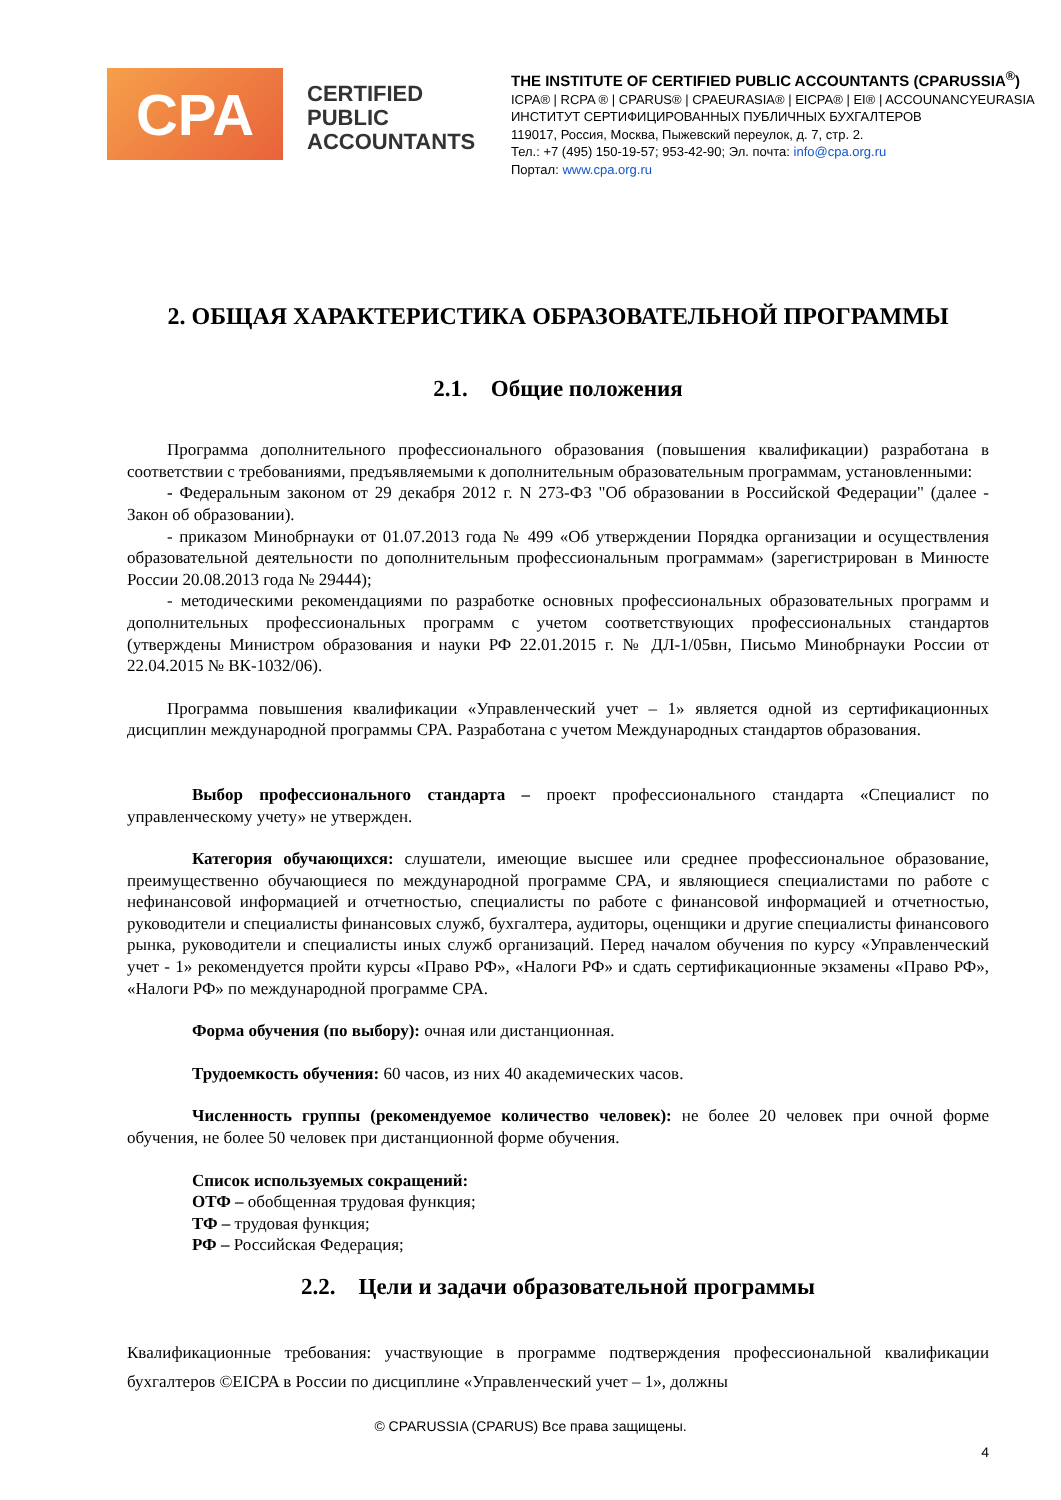CPA
CERTIFIED PUBLIC ACCOUNTANTS
THE INSTITUTE OF CERTIFIED PUBLIC ACCOUNTANTS (CPARUSSIA<sup>®</sup>)
ICPA® | RCPA ® | CPARUS® | CPAEURASIA® | EICPA® | EI® | ACCOUNANCYEURASIA
ИНСТИТУТ СЕРТИФИЦИРОВАННЫХ ПУБЛИЧНЫХ БУХГАЛТЕРОВ
119017, Россия, Москва, Пыжевский переулок, д. 7, стр. 2.
Тел.: +7 (495) 150-19-57; 953-42-90; Эл. почта: info@cpa.org.ru
Портал: www.cpa.org.ru
2. ОБЩАЯ ХАРАКТЕРИСТИКА ОБРАЗОВАТЕЛЬНОЙ ПРОГРАММЫ
2.1. Общие положения
Программа дополнительного профессионального образования (повышения квалификации) разработана в соответствии с требованиями, предъявляемыми к дополнительным образовательным программам, установленными:
- Федеральным законом от 29 декабря 2012 г. N 273-ФЗ "Об образовании в Российской Федерации" (далее - Закон об образовании).
- приказом Минобрнауки от 01.07.2013 года № 499 «Об утверждении Порядка организации и осуществления образовательной деятельности по дополнительным профессиональным программам» (зарегистрирован в Минюсте России 20.08.2013 года № 29444);
- методическими рекомендациями по разработке основных профессиональных образовательных программ и дополнительных профессиональных программ с учетом соответствующих профессиональных стандартов (утверждены Министром образования и науки РФ 22.01.2015 г. № ДЛ-1/05вн, Письмо Минобрнауки России от 22.04.2015 № ВК-1032/06).
Программа повышения квалификации «Управленческий учет – 1» является одной из сертификационных дисциплин международной программы CPA. Разработана с учетом Международных стандартов образования.
Выбор профессионального стандарта – проект профессионального стандарта «Специалист по управленческому учету» не утвержден.
Категория обучающихся: слушатели, имеющие высшее или среднее профессиональное образование, преимущественно обучающиеся по международной программе CPA, и являющиеся специалистами по работе с нефинансовой информацией и отчетностью, специалисты по работе с финансовой информацией и отчетностью, руководители и специалисты финансовых служб, бухгалтера, аудиторы, оценщики и другие специалисты финансового рынка, руководители и специалисты иных служб организаций. Перед началом обучения по курсу «Управленческий учет - 1» рекомендуется пройти курсы «Право РФ», «Налоги РФ» и сдать сертификационные экзамены «Право РФ», «Налоги РФ» по международной программе CPA.
Форма обучения (по выбору): очная или дистанционная.
Трудоемкость обучения: 60 часов, из них 40 академических часов.
Численность группы (рекомендуемое количество человек): не более 20 человек при очной форме обучения, не более 50 человек при дистанционной форме обучения.
Список используемых сокращений:
ОТФ – обобщенная трудовая функция;
ТФ – трудовая функция;
РФ – Российская Федерация;
2.2. Цели и задачи образовательной программы
Квалификационные требования: участвующие в программе подтверждения профессиональной квалификации бухгалтеров ©EICPA в России по дисциплине «Управленческий учет – 1», должны
© CPARUSSIA (CPARUS) Все права защищены.
4